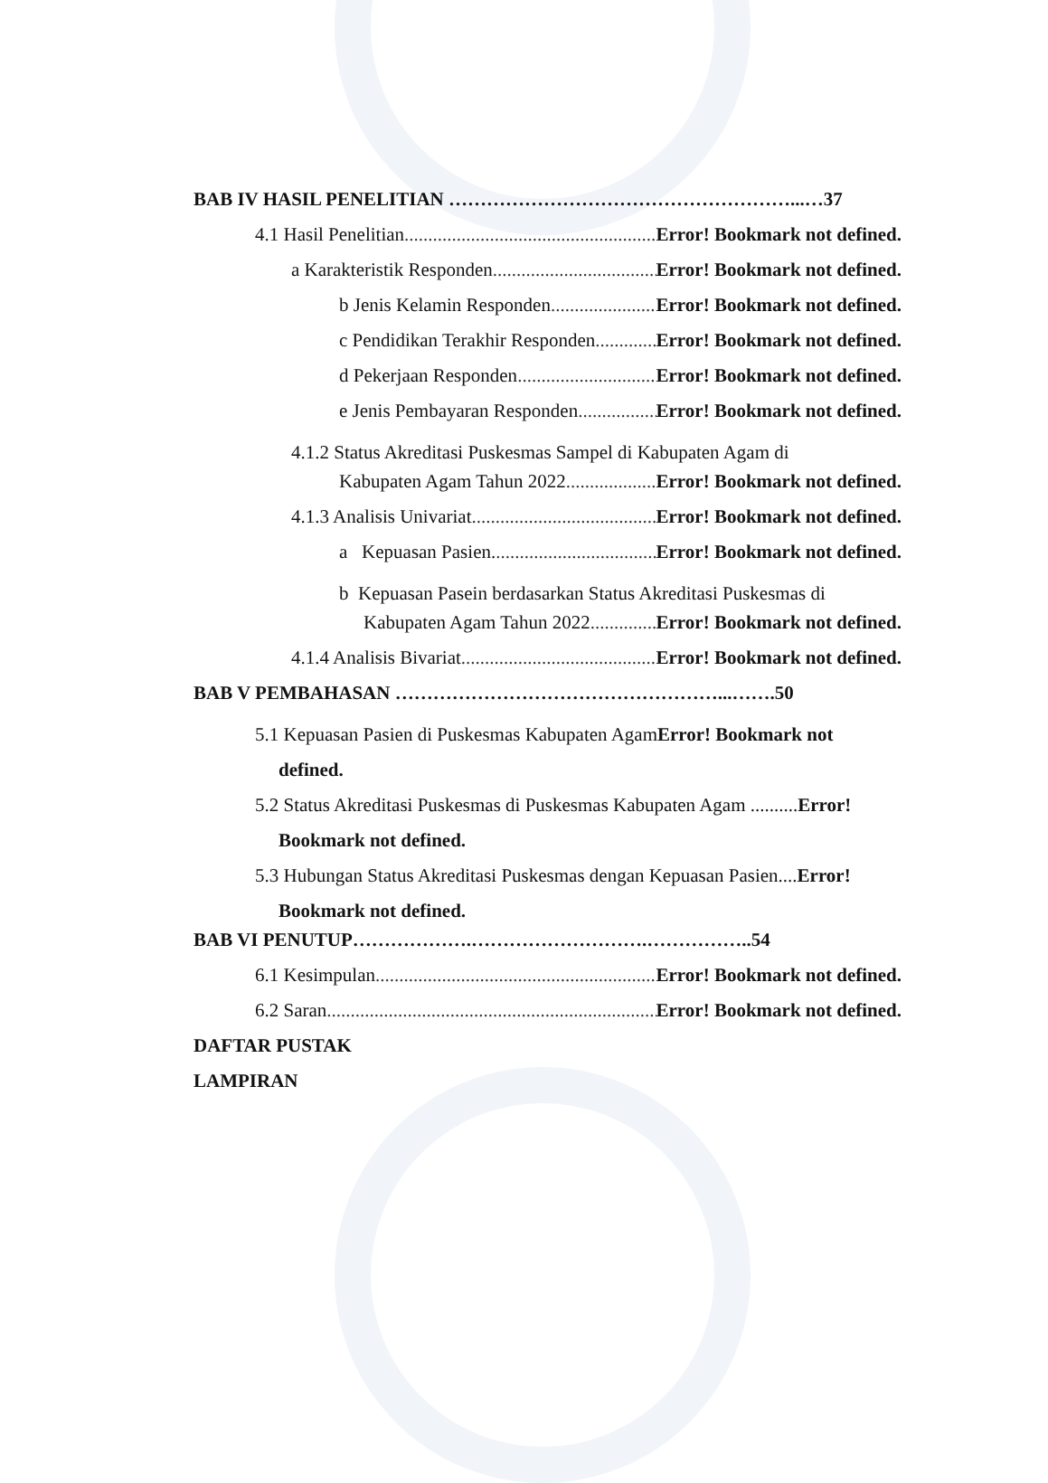BAB IV HASIL PENELITIAN ………………………………………………...…37
4.1 Hasil Penelitian Error! Bookmark not defined.
a Karakteristik Responden Error! Bookmark not defined.
b Jenis Kelamin Responden Error! Bookmark not defined.
c Pendidikan Terakhir Responden Error! Bookmark not defined.
d Pekerjaan Responden Error! Bookmark not defined.
e Jenis Pembayaran Responden Error! Bookmark not defined.
4.1.2 Status Akreditasi Puskesmas Sampel di Kabupaten Agam di
Kabupaten Agam Tahun 2022 Error! Bookmark not defined.
4.1.3 Analisis Univariat Error! Bookmark not defined.
a Kepuasan Pasien. Error! Bookmark not defined.
b Kepuasan Pasein berdasarkan Status Akreditasi Puskesmas di
Kabupaten Agam Tahun 2022 Error! Bookmark not defined.
4.1.4 Analisis Bivariat Error! Bookmark not defined.
BAB V PEMBAHASAN ……………………………………………...…….50
5.1 Kepuasan Pasien di Puskesmas Kabupaten AgamError! Bookmark not
defined.
5.2 Status Akreditasi Puskesmas di Puskesmas Kabupaten Agam ..........Error!
Bookmark not defined.
5.3 Hubungan Status Akreditasi Puskesmas dengan Kepuasan Pasien....Error!
Bookmark not defined.
BAB VI PENUTUP……………….……………………….……………..54
6.1 Kesimpulan Error! Bookmark not defined.
6.2 Saran Error! Bookmark not defined.
DAFTAR PUSTAK
LAMPIRAN